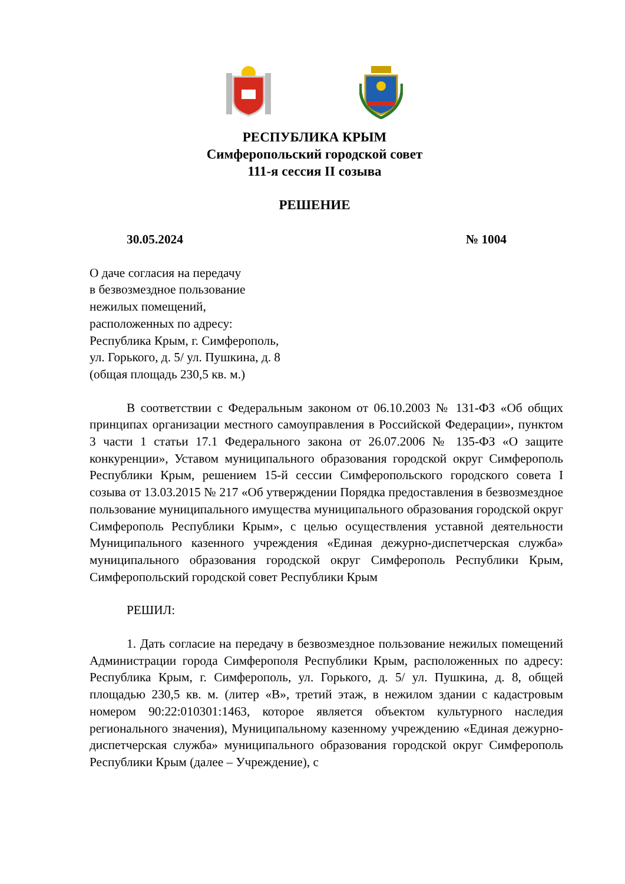РЕСПУБЛИКА КРЫМ
Симферопольский городской совет
111-я сессия II созыва
РЕШЕНИЕ
30.05.2024 № 1004
О даче согласия на передачу
в безвозмездное пользование
нежилых помещений,
расположенных по адресу:
Республика Крым, г. Симферополь,
ул. Горького, д. 5/ ул. Пушкина, д. 8
(общая площадь 230,5 кв. м.)
В соответствии с Федеральным законом от 06.10.2003 № 131-ФЗ «Об общих принципах организации местного самоуправления в Российской Федерации», пунктом 3 части 1 статьи 17.1 Федерального закона от 26.07.2006 № 135-ФЗ «О защите конкуренции», Уставом муниципального образования городской округ Симферополь Республики Крым, решением 15-й сессии Симферопольского городского совета I созыва от 13.03.2015 № 217 «Об утверждении Порядка предоставления в безвозмездное пользование муниципального имущества муниципального образования городской округ Симферополь Республики Крым», с целью осуществления уставной деятельности Муниципального казенного учреждения «Единая дежурно-диспетчерская служба» муниципального образования городской округ Симферополь Республики Крым, Симферопольский городской совет Республики Крым
РЕШИЛ:
1. Дать согласие на передачу в безвозмездное пользование нежилых помещений Администрации города Симферополя Республики Крым, расположенных по адресу: Республика Крым, г. Симферополь, ул. Горького, д. 5/ ул. Пушкина, д. 8, общей площадью 230,5 кв. м. (литер «В», третий этаж, в нежилом здании с кадастровым номером 90:22:010301:1463, которое является объектом культурного наследия регионального значения), Муниципальному казенному учреждению «Единая дежурно-диспетчерская служба» муниципального образования городской округ Симферополь Республики Крым (далее – Учреждение), с